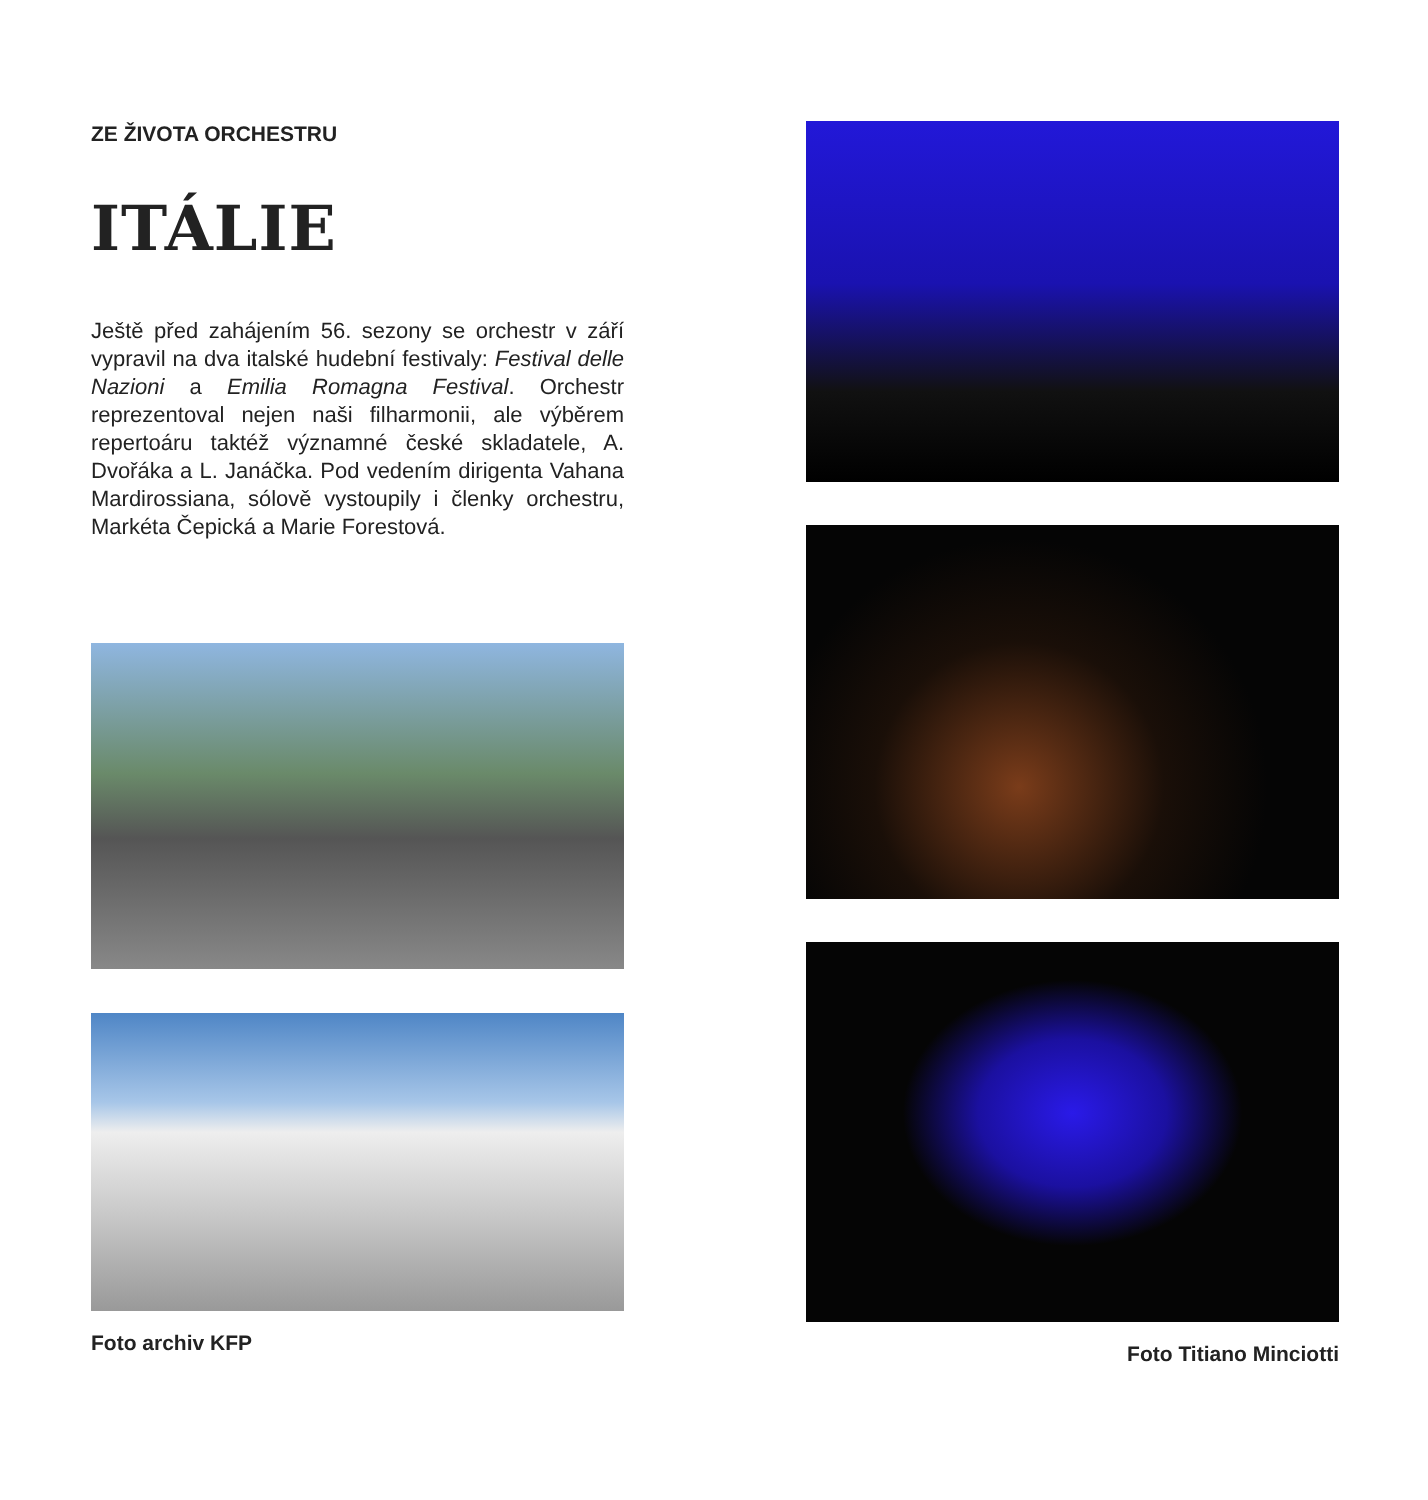ZE ŽIVOTA ORCHESTRU
ITÁLIE
Ještě před zahájením 56. sezony se orchestr v září vypravil na dva italské hudební festivaly: Festival delle Nazioni a Emilia Romagna Festival. Orchestr reprezentoval nejen naši filharmonii, ale výběrem repertoáru taktéž významné české skladatele, A. Dvořáka a L. Janáčka. Pod vedením dirigenta Vahana Mardirossiana, sólově vystoupily i členky orchestru, Markéta Čepická a Marie Forestová.
Foto archiv KFP
Foto Titiano Minciotti